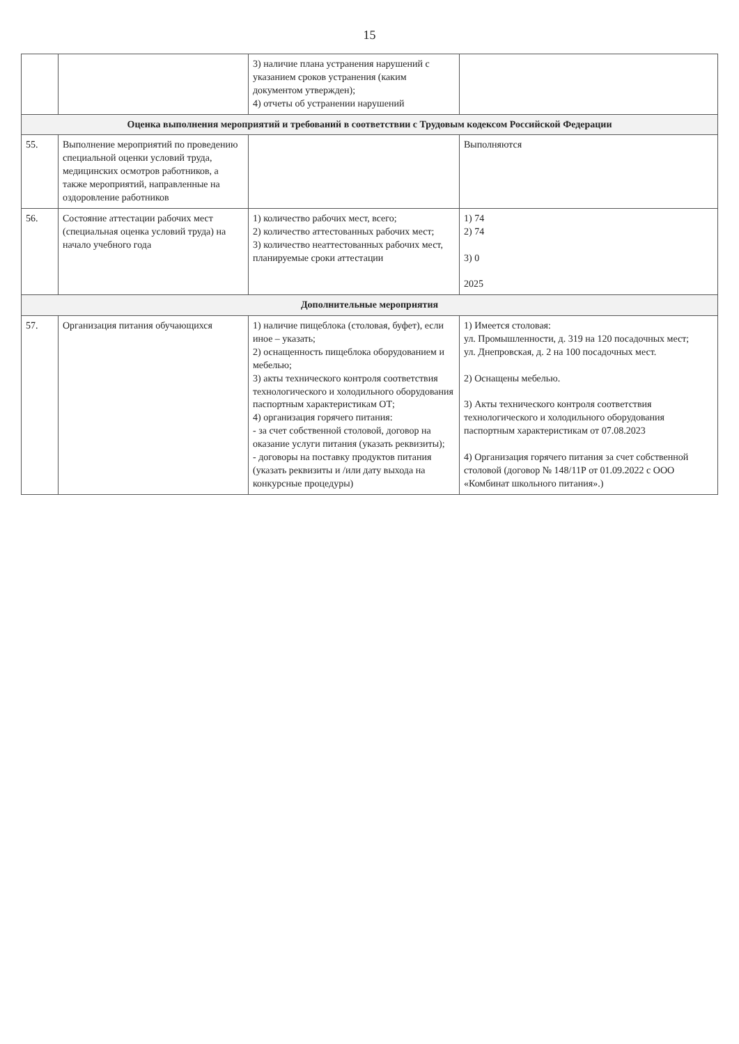15
| | | 3) наличие плана устранения нарушений с указанием сроков устранения (каким документом утвержден); 4) отчеты об устранении нарушений | |
| Оценка выполнения мероприятий и требований в соответствии с Трудовым кодексом Российской Федерации | | | |
| 55. | Выполнение мероприятий по проведению специальной оценки условий труда, медицинских осмотров работников, а также мероприятий, направленные на оздоровление работников | | Выполняются |
| 56. | Состояние аттестации рабочих мест (специальная оценка условий труда) на начало учебного года | 1) количество рабочих мест, всего; 2) количество аттестованных рабочих мест; 3) количество неаттестованных рабочих мест, планируемые сроки аттестации | 1) 74 2) 74 3) 0 2025 |
| Дополнительные мероприятия | | | |
| 57. | Организация питания обучающихся | 1) наличие пищеблока (столовая, буфет), если иное – указать; 2) оснащенность пищеблока оборудованием и мебелью; 3) акты технического контроля соответствия технологического и холодильного оборудования паспортным характеристикам ОТ; 4) организация горячего питания: - за счет собственной столовой, договор на оказание услуги питания (указать реквизиты); - договоры на поставку продуктов питания (указать реквизиты и /или дату выхода на конкурсные процедуры) | 1) Имеется столовая: ул. Промышленности, д. 319 на 120 посадочных мест; ул. Днепровская, д. 2 на 100 посадочных мест. 2) Оснащены мебелью. 3) Акты технического контроля соответствия технологического и холодильного оборудования паспортным характеристикам от 07.08.2023 4) Организация горячего питания за счет собственной столовой (договор № 148/11Р от 01.09.2022 с ООО «Комбинат школьного питания».) |